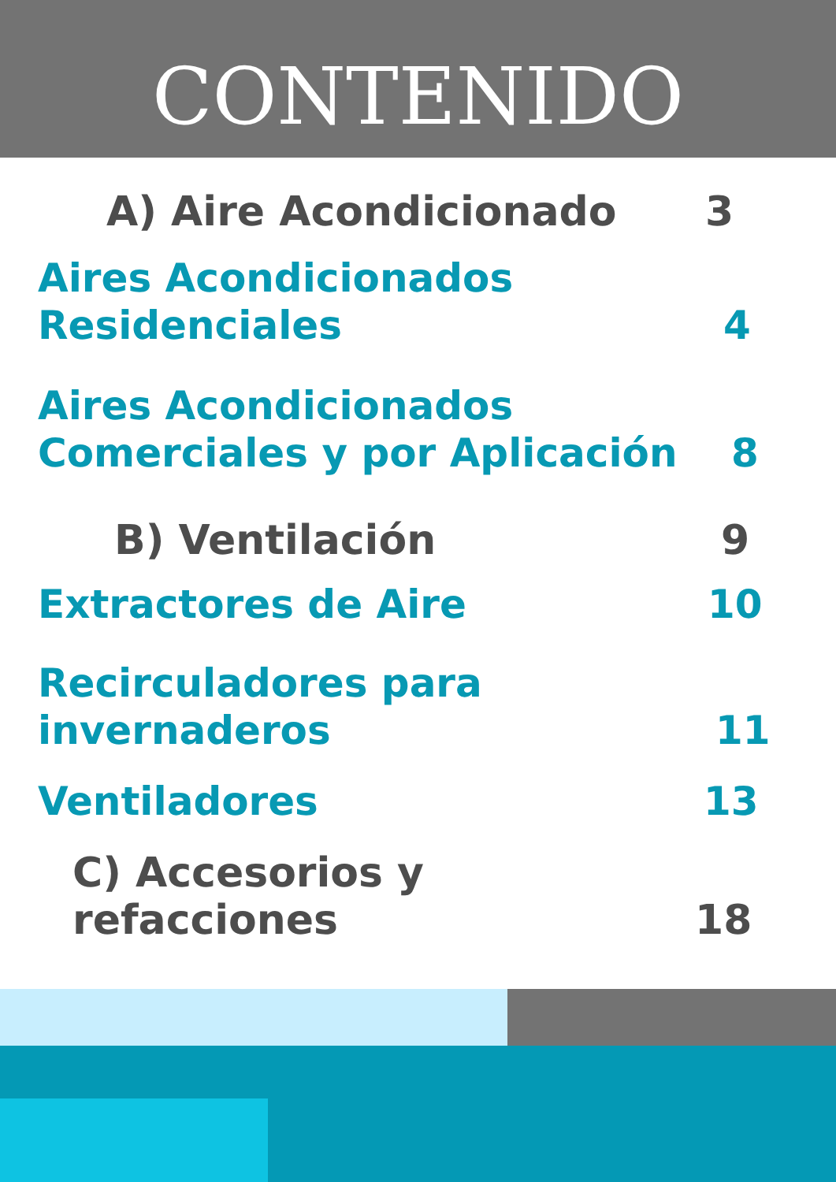CONTENIDO
A) Aire Acondicionado 3
Aires Acondicionados
Residenciales 4
Aires Acondicionados
Comerciales y por Aplicación 8
B) Ventilación 9
Extractores de Aire 10
Recirculadores para
invernaderos 11
Ventiladores 13
C) Accesorios y refacciones 18